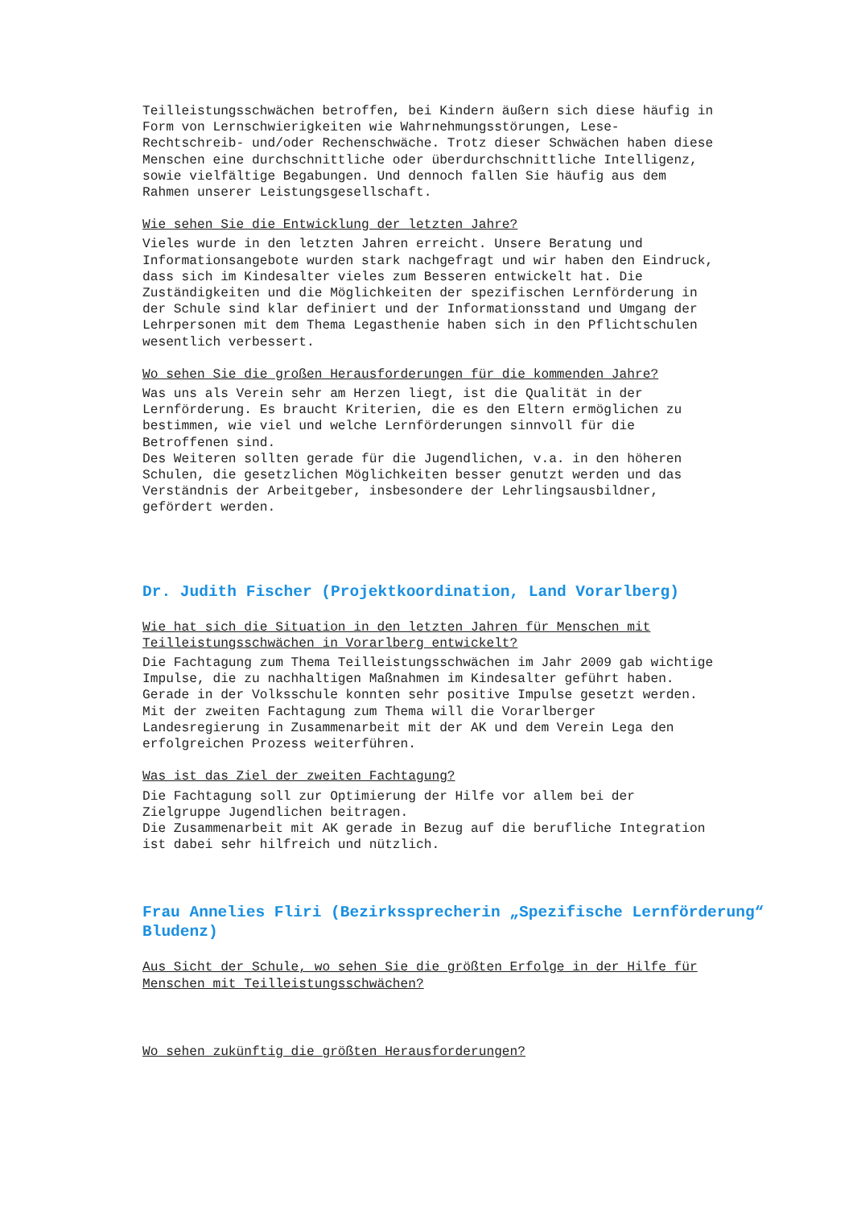Teilleistungsschwächen betroffen, bei Kindern äußern sich diese häufig in Form von Lernschwierigkeiten wie Wahrnehmungsstörungen, Lese- Rechtschreib- und/oder Rechenschwäche. Trotz dieser Schwächen haben diese Menschen eine durchschnittliche oder überdurchschnittliche Intelligenz, sowie vielfältige Begabungen. Und dennoch fallen Sie häufig aus dem Rahmen unserer Leistungsgesellschaft.
Wie sehen Sie die Entwicklung der letzten Jahre?
Vieles wurde in den letzten Jahren erreicht. Unsere Beratung und Informationsangebote wurden stark nachgefragt und wir haben den Eindruck, dass sich im Kindesalter vieles zum Besseren entwickelt hat. Die Zuständigkeiten und die Möglichkeiten der spezifischen Lernförderung in der Schule sind klar definiert und der Informationsstand und Umgang der Lehrpersonen mit dem Thema Legasthenie haben sich in den Pflichtschulen wesentlich verbessert.
Wo sehen Sie die großen Herausforderungen für die kommenden Jahre?
Was uns als Verein sehr am Herzen liegt, ist die Qualität in der Lernförderung. Es braucht Kriterien, die es den Eltern ermöglichen zu bestimmen, wie viel und welche Lernförderungen sinnvoll für die Betroffenen sind. Des Weiteren sollten gerade für die Jugendlichen, v.a. in den höheren Schulen, die gesetzlichen Möglichkeiten besser genutzt werden und das Verständnis der Arbeitgeber, insbesondere der Lehrlingsausbildner, gefördert werden.
Dr. Judith Fischer (Projektkoordination, Land Vorarlberg)
Wie hat sich die Situation in den letzten Jahren für Menschen mit Teilleistungsschwächen in Vorarlberg entwickelt?
Die Fachtagung zum Thema Teilleistungsschwächen im Jahr 2009 gab wichtige Impulse, die zu nachhaltigen Maßnahmen im Kindesalter geführt haben. Gerade in der Volksschule konnten sehr positive Impulse gesetzt werden. Mit der zweiten Fachtagung zum Thema will die Vorarlberger Landesregierung in Zusammenarbeit mit der AK und dem Verein Lega den erfolgreichen Prozess weiterführen.
Was ist das Ziel der zweiten Fachtagung?
Die Fachtagung soll zur Optimierung der Hilfe vor allem bei der Zielgruppe Jugendlichen beitragen. Die Zusammenarbeit mit AK gerade in Bezug auf die berufliche Integration ist dabei sehr hilfreich und nützlich.
Frau Annelies Fliri (Bezirkssprecherin „Spezifische Lernförderung“ Bludenz)
Aus Sicht der Schule, wo sehen Sie die größten Erfolge in der Hilfe für Menschen mit Teilleistungsschwächen?
Wo sehen zukünftig die größten Herausforderungen?